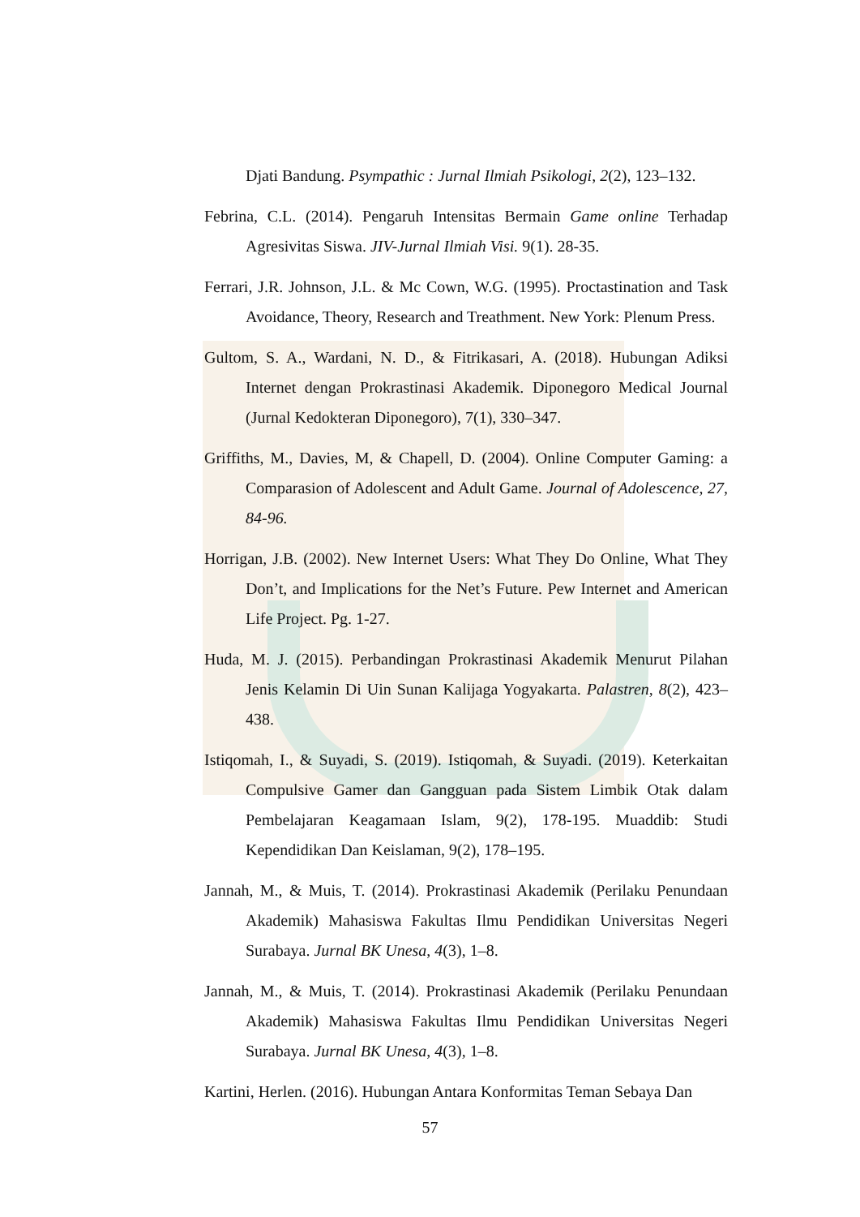Djati Bandung. Psympathic : Jurnal Ilmiah Psikologi, 2(2), 123–132.
Febrina, C.L. (2014). Pengaruh Intensitas Bermain Game online Terhadap Agresivitas Siswa. JIV-Jurnal Ilmiah Visi. 9(1). 28-35.
Ferrari, J.R. Johnson, J.L. & Mc Cown, W.G. (1995). Proctastination and Task Avoidance, Theory, Research and Treathment. New York: Plenum Press.
Gultom, S. A., Wardani, N. D., & Fitrikasari, A. (2018). Hubungan Adiksi Internet dengan Prokrastinasi Akademik. Diponegoro Medical Journal (Jurnal Kedokteran Diponegoro), 7(1), 330–347.
Griffiths, M., Davies, M, & Chapell, D. (2004). Online Computer Gaming: a Comparasion of Adolescent and Adult Game. Journal of Adolescence, 27, 84-96.
Horrigan, J.B. (2002). New Internet Users: What They Do Online, What They Don’t, and Implications for the Net’s Future. Pew Internet and American Life Project. Pg. 1-27.
Huda, M. J. (2015). Perbandingan Prokrastinasi Akademik Menurut Pilahan Jenis Kelamin Di Uin Sunan Kalijaga Yogyakarta. Palastren, 8(2), 423–438.
Istiqomah, I., & Suyadi, S. (2019). Istiqomah, & Suyadi. (2019). Keterkaitan Compulsive Gamer dan Gangguan pada Sistem Limbik Otak dalam Pembelajaran Keagamaan Islam, 9(2), 178-195. Muaddib: Studi Kependidikan Dan Keislaman, 9(2), 178–195.
Jannah, M., & Muis, T. (2014). Prokrastinasi Akademik (Perilaku Penundaan Akademik) Mahasiswa Fakultas Ilmu Pendidikan Universitas Negeri Surabaya. Jurnal BK Unesa, 4(3), 1–8.
Jannah, M., & Muis, T. (2014). Prokrastinasi Akademik (Perilaku Penundaan Akademik) Mahasiswa Fakultas Ilmu Pendidikan Universitas Negeri Surabaya. Jurnal BK Unesa, 4(3), 1–8.
Kartini, Herlen. (2016). Hubungan Antara Konformitas Teman Sebaya Dan
57